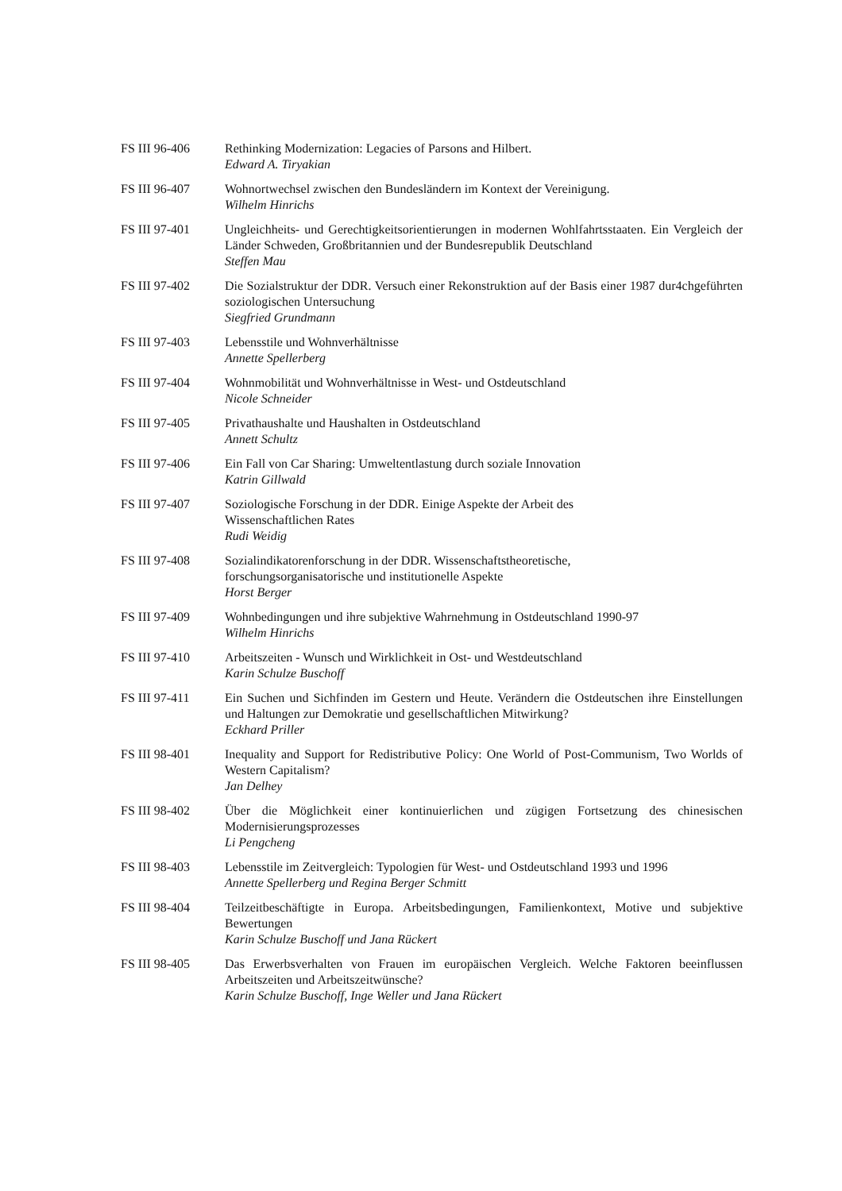FS III 96-406 Rethinking Modernization: Legacies of Parsons and Hilbert.
Edward A. Tiryakian
FS III 96-407 Wohnortwechsel zwischen den Bundesländern im Kontext der Vereinigung.
Wilhelm Hinrichs
FS III 97-401 Ungleichheits- und Gerechtigkeitsorientierungen in modernen Wohlfahrtsstaaten. Ein Vergleich der Länder Schweden, Großbritannien und der Bundesrepublik Deutschland
Steffen Mau
FS III 97-402 Die Sozialstruktur der DDR. Versuch einer Rekonstruktion auf der Basis einer 1987 dur4chgeführten soziologischen Untersuchung
Siegfried Grundmann
FS III 97-403 Lebensstile und Wohnverhältnisse
Annette Spellerberg
FS III 97-404 Wohnmobilität und Wohnverhältnisse in West- und Ostdeutschland
Nicole Schneider
FS III 97-405 Privathaushalte und Haushalten in Ostdeutschland
Annett Schultz
FS III 97-406 Ein Fall von Car Sharing: Umweltentlastung durch soziale Innovation
Katrin Gillwald
FS III 97-407 Soziologische Forschung in der DDR. Einige Aspekte der Arbeit des
Wissenschaftlichen Rates
Rudi Weidig
FS III 97-408 Sozialindikatorenforschung in der DDR. Wissenschaftstheoretische,
forschungsorganisatorische und institutionelle Aspekte
Horst Berger
FS III 97-409 Wohnbedingungen und ihre subjektive Wahrnehmung in Ostdeutschland 1990-97
Wilhelm Hinrichs
FS III 97-410 Arbeitszeiten - Wunsch und Wirklichkeit in Ost- und Westdeutschland
Karin Schulze Buschoff
FS III 97-411 Ein Suchen und Sichfinden im Gestern und Heute. Verändern die Ostdeutschen ihre Einstellungen und Haltungen zur Demokratie und gesellschaftlichen Mitwirkung?
Eckhard Priller
FS III 98-401 Inequality and Support for Redistributive Policy: One World of Post-Communism, Two Worlds of Western Capitalism?
Jan Delhey
FS III 98-402 Über die Möglichkeit einer kontinuierlichen und zügigen Fortsetzung des chinesischen Modernisierungsprozesses
Li Pengcheng
FS III 98-403 Lebensstile im Zeitvergleich: Typologien für West- und Ostdeutschland 1993 und 1996
Annette Spellerberg und Regina Berger Schmitt
FS III 98-404 Teilzeitbeschäftigte in Europa. Arbeitsbedingungen, Familienkontext, Motive und subjektive Bewertungen
Karin Schulze Buschoff und Jana Rückert
FS III 98-405 Das Erwerbsverhalten von Frauen im europäischen Vergleich. Welche Faktoren beeinflussen Arbeitszeiten und Arbeitszeitwünsche?
Karin Schulze Buschoff, Inge Weller und Jana Rückert